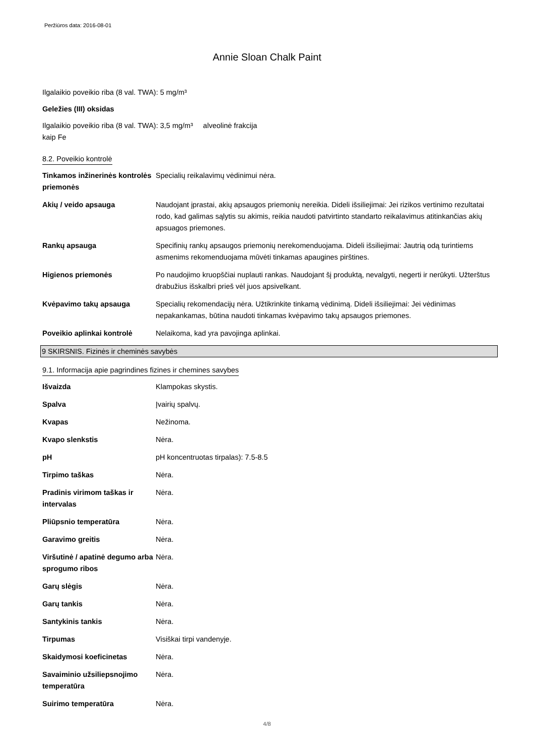Peržiūros data: 2016-08-01
Annie Sloan Chalk Paint
Ilgalaikio poveikio riba (8 val. TWA): 5 mg/m³
Geležies (III) oksidas
Ilgalaikio poveikio riba (8 val. TWA): 3,5 mg/m³ alveolinė frakcija
kaip Fe
8.2. Poveikio kontrolė
| Tinkamos inžinerinės kontrolės priemonės | Specialių reikalavimų vėdinimui nėra. |
| Akių / veido apsauga | Naudojant įprastai, akių apsaugos priemonių nereikia. Dideli išsiliejimai: Jei rizikos vertinimo rezultatai rodo, kad galimas sąlytis su akimis, reikia naudoti patvirtinto standarto reikalavimus atitinkančias akių apsuagos priemones. |
| Rankų apsauga | Specifinių rankų apsaugos priemonių nerekomenduojama. Dideli išsiliejimai: Jautrią odą turintiems asmenims rekomenduojama mūvėti tinkamas apaugines pirštines. |
| Higienos priemonės | Po naudojimo kruopščiai nuplauti rankas. Naudojant šį produktą, nevalgyti, negerti ir nerūkyti. Užterštus drabužius išskalbri prieš vėl juos apsivelkant. |
| Kvėpavimo takų apsauga | Specialių rekomendacijų nėra. Užtikrinkite tinkamą vėdinimą. Dideli išsiliejimai: Jei vėdinimas nepakankamas, būtina naudoti tinkamas kvėpavimo takų apsaugos priemones. |
| Poveikio aplinkai kontrolė | Nelaikoma, kad yra pavojinga aplinkai. |
9 SKIRSNIS. Fizinės ir cheminės savybės
9.1. Informacija apie pagrindines fizines ir chemines savybes
| Išvaizda | Klampokas skystis. |
| Spalva | Įvairių spalvų. |
| Kvapas | Nežinoma. |
| Kvapo slenkstis | Nėra. |
| pH | pH koncentruotas tirpalas): 7.5-8.5 |
| Tirpimo taškas | Nėra. |
| Pradinis virimom taškas ir intervalas | Nėra. |
| Pliūpsnio temperatūra | Nėra. |
| Garavimo greitis | Nėra. |
| Viršutinė / apatinė degumo arba sprogumo ribos | Nėra. |
| Garų slėgis | Nėra. |
| Garų tankis | Nėra. |
| Santykinis tankis | Nėra. |
| Tirpumas | Visiškai tirpi vandenyje. |
| Skaidymosi koeficinetas | Nėra. |
| Savaiminio užsiliepsnojimo temperatūra | Nėra. |
| Suirimo temperatūra | Nėra. |
4/8